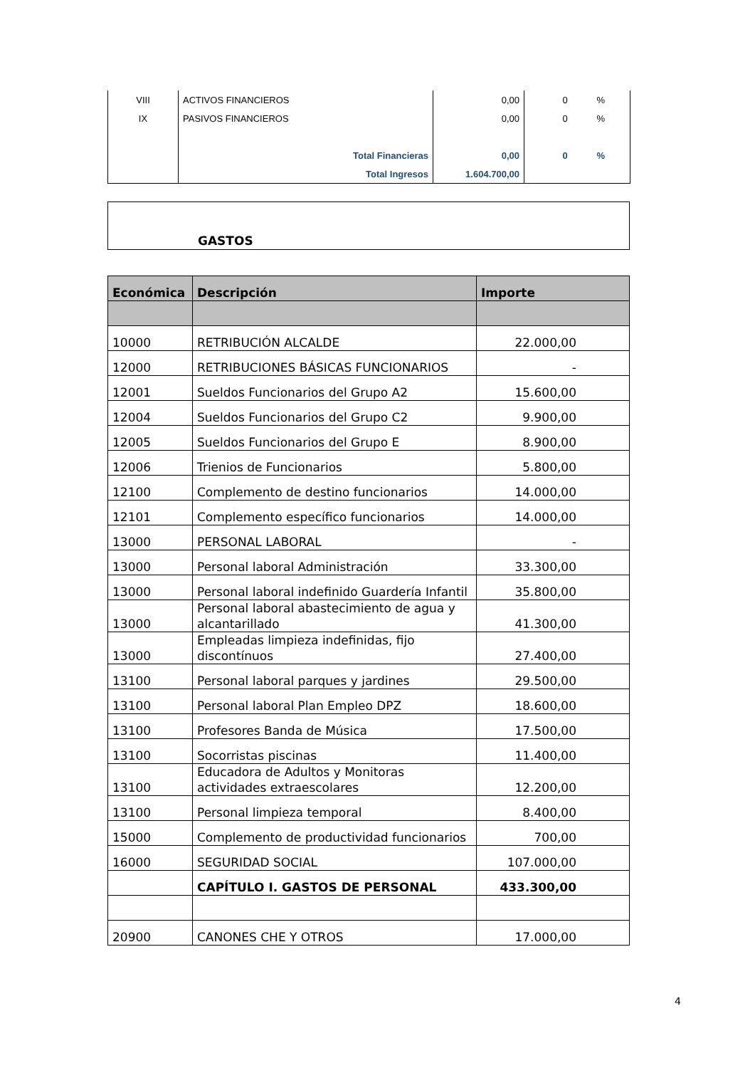| VIII | ACTIVOS FINANCIEROS | 0,00 | 0 | % |
| IX | PASIVOS FINANCIEROS | 0,00 | 0 | % |
| | Total Financieras | 0,00 | 0 | % |
| | Total Ingresos | 1.604.700,00 | | |
GASTOS
| Económica | Descripción | Importe |
| --- | --- | --- |
| 10000 | RETRIBUCIÓN ALCALDE | 22.000,00 |
| 12000 | RETRIBUCIONES BÁSICAS FUNCIONARIOS | - |
| 12001 | Sueldos Funcionarios del Grupo A2 | 15.600,00 |
| 12004 | Sueldos Funcionarios del Grupo C2 | 9.900,00 |
| 12005 | Sueldos Funcionarios del Grupo E | 8.900,00 |
| 12006 | Trienios de Funcionarios | 5.800,00 |
| 12100 | Complemento de destino funcionarios | 14.000,00 |
| 12101 | Complemento específico funcionarios | 14.000,00 |
| 13000 | PERSONAL LABORAL | - |
| 13000 | Personal laboral Administración | 33.300,00 |
| 13000 | Personal laboral indefinido Guardería Infantil | 35.800,00 |
| 13000 | Personal laboral abastecimiento de agua y alcantarillado | 41.300,00 |
| 13000 | Empleadas limpieza indefinidas, fijo discontínuos | 27.400,00 |
| 13100 | Personal laboral parques y jardines | 29.500,00 |
| 13100 | Personal laboral Plan Empleo DPZ | 18.600,00 |
| 13100 | Profesores Banda de Música | 17.500,00 |
| 13100 | Socorristas piscinas | 11.400,00 |
| 13100 | Educadora de Adultos y Monitoras actividades extraescolares | 12.200,00 |
| 13100 | Personal limpieza temporal | 8.400,00 |
| 15000 | Complemento de productividad funcionarios | 700,00 |
| 16000 | SEGURIDAD SOCIAL | 107.000,00 |
| | CAPÍTULO I. GASTOS DE PERSONAL | 433.300,00 |
| 20900 | CANONES CHE Y OTROS | 17.000,00 |
4